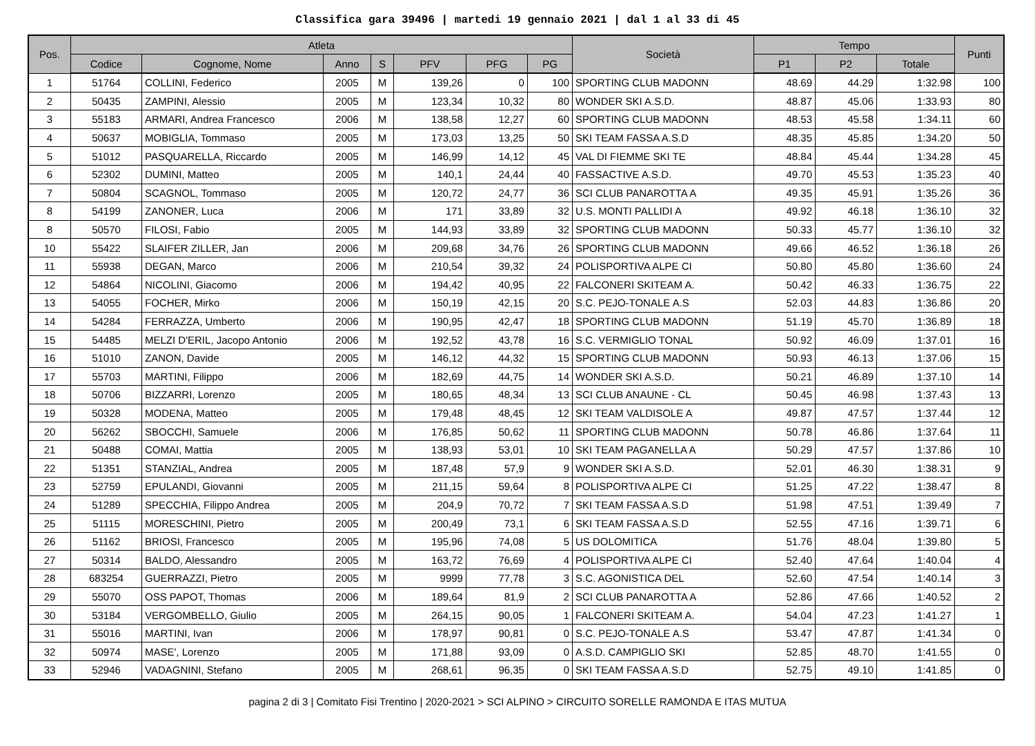Classifica gara 39496 | martedi 19 gennaio 2021 | dal 1 al 33 di 45
| Pos. | Atleta | | | | | | | Società | Tempo | | | Punti |
| --- | --- | --- | --- | --- | --- | --- | --- | --- | --- | --- | --- | --- |
| | Codice | Cognome, Nome | Anno | S | PFV | PFG | PG | | P1 | P2 | Totale | |
| 1 | 51764 | COLLINI, Federico | 2005 | M | 139,26 | 0 | 100 | SPORTING CLUB MADONN | 48.69 | 44.29 | 1:32.98 | 100 |
| 2 | 50435 | ZAMPINI, Alessio | 2005 | M | 123,34 | 10,32 | 80 | WONDER SKI A.S.D. | 48.87 | 45.06 | 1:33.93 | 80 |
| 3 | 55183 | ARMARI, Andrea Francesco | 2006 | M | 138,58 | 12,27 | 60 | SPORTING CLUB MADONN | 48.53 | 45.58 | 1:34.11 | 60 |
| 4 | 50637 | MOBIGLIA, Tommaso | 2005 | M | 173,03 | 13,25 | 50 | SKI TEAM FASSA A.S.D | 48.35 | 45.85 | 1:34.20 | 50 |
| 5 | 51012 | PASQUARELLA, Riccardo | 2005 | M | 146,99 | 14,12 | 45 | VAL DI FIEMME SKI TE | 48.84 | 45.44 | 1:34.28 | 45 |
| 6 | 52302 | DUMINI, Matteo | 2005 | M | 140,1 | 24,44 | 40 | FASSACTIVE A.S.D. | 49.70 | 45.53 | 1:35.23 | 40 |
| 7 | 50804 | SCAGNOL, Tommaso | 2005 | M | 120,72 | 24,77 | 36 | SCI CLUB PANAROTTA A | 49.35 | 45.91 | 1:35.26 | 36 |
| 8 | 54199 | ZANONER, Luca | 2006 | M | 171 | 33,89 | 32 | U.S. MONTI PALLIDI A | 49.92 | 46.18 | 1:36.10 | 32 |
| 8 | 50570 | FILOSI, Fabio | 2005 | M | 144,93 | 33,89 | 32 | SPORTING CLUB MADONN | 50.33 | 45.77 | 1:36.10 | 32 |
| 10 | 55422 | SLAIFER ZILLER, Jan | 2006 | M | 209,68 | 34,76 | 26 | SPORTING CLUB MADONN | 49.66 | 46.52 | 1:36.18 | 26 |
| 11 | 55938 | DEGAN, Marco | 2006 | M | 210,54 | 39,32 | 24 | POLISPORTIVA ALPE CI | 50.80 | 45.80 | 1:36.60 | 24 |
| 12 | 54864 | NICOLINI, Giacomo | 2006 | M | 194,42 | 40,95 | 22 | FALCONERI SKITEAM A. | 50.42 | 46.33 | 1:36.75 | 22 |
| 13 | 54055 | FOCHER, Mirko | 2006 | M | 150,19 | 42,15 | 20 | S.C. PEJO-TONALE A.S | 52.03 | 44.83 | 1:36.86 | 20 |
| 14 | 54284 | FERRAZZA, Umberto | 2006 | M | 190,95 | 42,47 | 18 | SPORTING CLUB MADONN | 51.19 | 45.70 | 1:36.89 | 18 |
| 15 | 54485 | MELZI D'ERIL, Jacopo Antonio | 2006 | M | 192,52 | 43,78 | 16 | S.C. VERMIGLIO TONAL | 50.92 | 46.09 | 1:37.01 | 16 |
| 16 | 51010 | ZANON, Davide | 2005 | M | 146,12 | 44,32 | 15 | SPORTING CLUB MADONN | 50.93 | 46.13 | 1:37.06 | 15 |
| 17 | 55703 | MARTINI, Filippo | 2006 | M | 182,69 | 44,75 | 14 | WONDER SKI A.S.D. | 50.21 | 46.89 | 1:37.10 | 14 |
| 18 | 50706 | BIZZARRI, Lorenzo | 2005 | M | 180,65 | 48,34 | 13 | SCI CLUB ANAUNE - CL | 50.45 | 46.98 | 1:37.43 | 13 |
| 19 | 50328 | MODENA, Matteo | 2005 | M | 179,48 | 48,45 | 12 | SKI TEAM VALDISOLE A | 49.87 | 47.57 | 1:37.44 | 12 |
| 20 | 56262 | SBOCCHI, Samuele | 2006 | M | 176,85 | 50,62 | 11 | SPORTING CLUB MADONN | 50.78 | 46.86 | 1:37.64 | 11 |
| 21 | 50488 | COMAI, Mattia | 2005 | M | 138,93 | 53,01 | 10 | SKI TEAM PAGANELLA A | 50.29 | 47.57 | 1:37.86 | 10 |
| 22 | 51351 | STANZIAL, Andrea | 2005 | M | 187,48 | 57,9 | 9 | WONDER SKI A.S.D. | 52.01 | 46.30 | 1:38.31 | 9 |
| 23 | 52759 | EPULANDI, Giovanni | 2005 | M | 211,15 | 59,64 | 8 | POLISPORTIVA ALPE CI | 51.25 | 47.22 | 1:38.47 | 8 |
| 24 | 51289 | SPECCHIA, Filippo Andrea | 2005 | M | 204,9 | 70,72 | 7 | SKI TEAM FASSA A.S.D | 51.98 | 47.51 | 1:39.49 | 7 |
| 25 | 51115 | MORESCHINI, Pietro | 2005 | M | 200,49 | 73,1 | 6 | SKI TEAM FASSA A.S.D | 52.55 | 47.16 | 1:39.71 | 6 |
| 26 | 51162 | BRIOSI, Francesco | 2005 | M | 195,96 | 74,08 | 5 | US DOLOMITICA | 51.76 | 48.04 | 1:39.80 | 5 |
| 27 | 50314 | BALDO, Alessandro | 2005 | M | 163,72 | 76,69 | 4 | POLISPORTIVA ALPE CI | 52.40 | 47.64 | 1:40.04 | 4 |
| 28 | 683254 | GUERRAZZI, Pietro | 2005 | M | 9999 | 77,78 | 3 | S.C. AGONISTICA DEL | 52.60 | 47.54 | 1:40.14 | 3 |
| 29 | 55070 | OSS PAPOT, Thomas | 2006 | M | 189,64 | 81,9 | 2 | SCI CLUB PANAROTTA A | 52.86 | 47.66 | 1:40.52 | 2 |
| 30 | 53184 | VERGOMBELLO, Giulio | 2005 | M | 264,15 | 90,05 | 1 | FALCONERI SKITEAM A. | 54.04 | 47.23 | 1:41.27 | 1 |
| 31 | 55016 | MARTINI, Ivan | 2006 | M | 178,97 | 90,81 | 0 | S.C. PEJO-TONALE A.S | 53.47 | 47.87 | 1:41.34 | 0 |
| 32 | 50974 | MASE', Lorenzo | 2005 | M | 171,88 | 93,09 | 0 | A.S.D. CAMPIGLIO SKI | 52.85 | 48.70 | 1:41.55 | 0 |
| 33 | 52946 | VADAGNINI, Stefano | 2005 | M | 268,61 | 96,35 | 0 | SKI TEAM FASSA A.S.D | 52.75 | 49.10 | 1:41.85 | 0 |
pagina 2 di 3 | Comitato Fisi Trentino | 2020-2021 > SCI ALPINO > CIRCUITO SORELLE RAMONDA E ITAS MUTUA